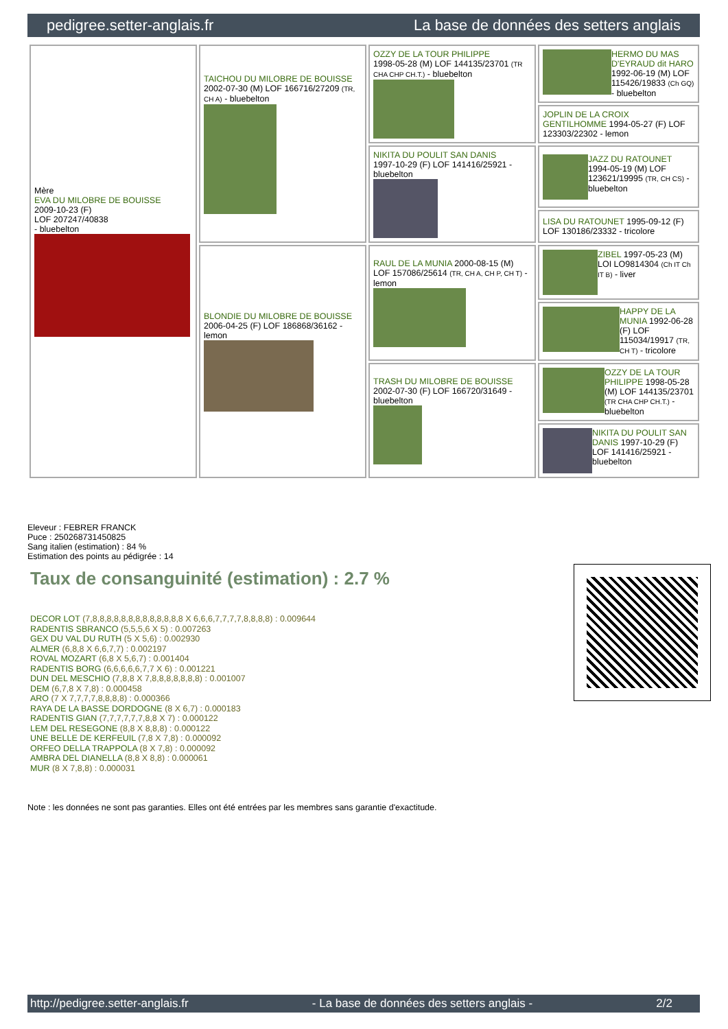pedigree.setter-anglais.fr La base de données des setters anglais
| Mère EVA DU MILOBRE DE BOUISSE 2009-10-23 (F) LOF 207247/40838 - bluebelton | TAICHOU DU MILOBRE DE BOUISSE 2002-07-30 (M) LOF 166716/27209 (TR, CH A) - bluebelton | OZZY DE LA TOUR PHILIPPE 1998-05-28 (M) LOF 144135/23701 (TR CHA CHP CH.T.) - bluebelton | HERMO DU MAS D'EYRAUD dit HARO 1992-06-19 (M) LOF 115426/19833 (Ch GQ) - bluebelton |
| | | | JOPLIN DE LA CROIX GENTILHOMME 1994-05-27 (F) LOF 123303/22302 - lemon |
| | | NIKITA DU POULIT SAN DANIS 1997-10-29 (F) LOF 141416/25921 - bluebelton | JAZZ DU RATOUNET 1994-05-19 (M) LOF 123621/19995 (TR, CH CS) - bluebelton |
| | | | LISA DU RATOUNET 1995-09-12 (F) LOF 130186/23332 - tricolore |
| | BLONDIE DU MILOBRE DE BOUISSE 2006-04-25 (F) LOF 186868/36162 - lemon | RAUL DE LA MUNIA 2000-08-15 (M) LOF 157086/25614 (TR, CH A, CH P, CH T) - lemon | ZIBEL 1997-05-23 (M) LOI LO9814304 (Ch IT Ch IT B) - liver |
| | | | HAPPY DE LA MUNIA 1992-06-28 (F) LOF 115034/19917 (TR, CH T) - tricolore |
| | | TRASH DU MILOBRE DE BOUISSE 2002-07-30 (F) LOF 166720/31649 - bluebelton | OZZY DE LA TOUR PHILIPPE 1998-05-28 (M) LOF 144135/23701 (TR CHA CHP CH.T.) - bluebelton |
| | | | NIKITA DU POULIT SAN DANIS 1997-10-29 (F) LOF 141416/25921 - bluebelton |
Eleveur : FEBRER FRANCK
Puce : 250268731450825
Sang italien (estimation) : 84 %
Estimation des points au pédigrée : 14
Taux de consanguinité (estimation) : 2.7 %
DECOR LOT (7,8,8,8,8,8,8,8,8,8,8,8,8,8 X 6,6,6,7,7,7,7,8,8,8,8) : 0.009644
RADENTIS SBRANCO (5,5,5,6 X 5) : 0.007263
GEX DU VAL DU RUTH (5 X 5,6) : 0.002930
ALMER (6,8,8 X 6,6,7,7) : 0.002197
ROVAL MOZART (6,8 X 5,6,7) : 0.001404
RADENTIS BORG (6,6,6,6,6,7,7 X 6) : 0.001221
DUN DEL MESCHIO (7,8,8 X 7,8,8,8,8,8,8,8) : 0.001007
DEM (6,7,8 X 7,8) : 0.000458
ARO (7 X 7,7,7,7,8,8,8,8) : 0.000366
RAYA DE LA BASSE DORDOGNE (8 X 6,7) : 0.000183
RADENTIS GIAN (7,7,7,7,7,7,8,8 X 7) : 0.000122
LEM DEL RESEGONE (8,8 X 8,8,8) : 0.000122
UNE BELLE DE KERFEUIL (7,8 X 7,8) : 0.000092
ORFEO DELLA TRAPPOLA (8 X 7,8) : 0.000092
AMBRA DEL DIANELLA (8,8 X 8,8) : 0.000061
MUR (8 X 7,8,8) : 0.000031
Note : les données ne sont pas garanties. Elles ont été entrées par les membres sans garantie d'exactitude.
http://pedigree.setter-anglais.fr - La base de données des setters anglais - 2/2